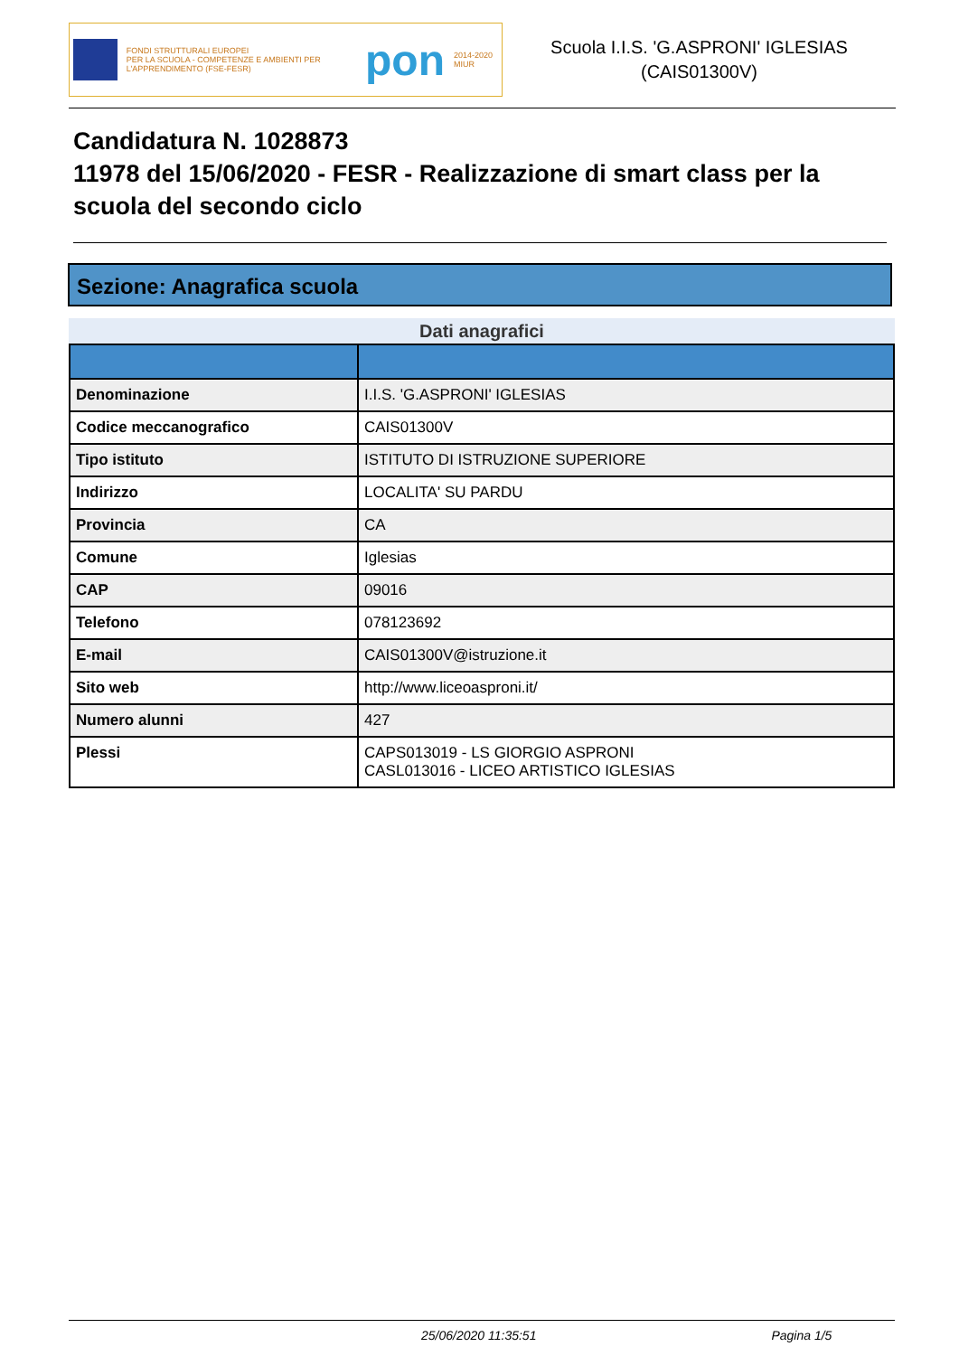FONDI STRUTTURALI EUROPEI
PER LA SCUOLA - COMPETENZE E AMBIENTI PER L'APPRENDIMENTO (FSE-FESR)
pon
2014-2020 MIUR
Scuola I.I.S. 'G.ASPRONI' IGLESIAS
(CAIS01300V)
Candidatura N. 1028873
11978 del 15/06/2020 - FESR - Realizzazione di smart class per la scuola del secondo ciclo
Sezione: Anagrafica scuola
Dati anagrafici
| Denominazione | I.I.S. 'G.ASPRONI' IGLESIAS |
| Codice meccanografico | CAIS01300V |
| Tipo istituto | ISTITUTO DI ISTRUZIONE SUPERIORE |
| Indirizzo | LOCALITA' SU PARDU |
| Provincia | CA |
| Comune | Iglesias |
| CAP | 09016 |
| Telefono | 078123692 |
| E-mail | CAIS01300V@istruzione.it |
| Sito web | http://www.liceoasproni.it/ |
| Numero alunni | 427 |
| Plessi | CAPS013019 - LS GIORGIO ASPRONI CASL013016 - LICEO ARTISTICO IGLESIAS |
25/06/2020 11:35:51 Pagina 1/5